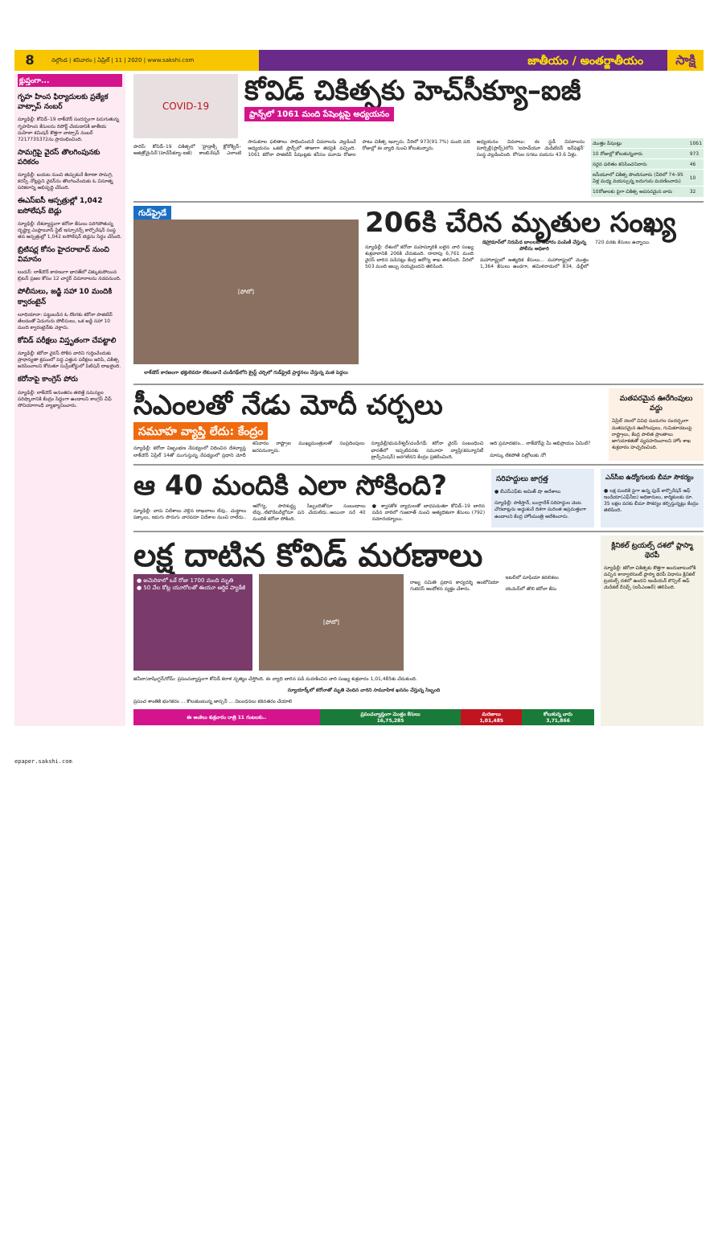8
నల్గొండ | శనివారం | ఏప్రిల్ | 11 | 2020 | www.sakshi.com
జాతీయం / అంతర్జాతీయం
సాక్షి
క్లుప్తంగా...
గృహ హింస ఫిర్యాదులకు ప్రత్యేక వాట్సాప్ నంబర్
న్యూఢిల్లీ: కోవిడ్–19 లాక్‌డౌన్ సందర్భంగా పెరుగుతున్న గృహహింస కేసులను రిపోర్ట్ చేయడానికి జాతీయ మహిళా కమిషన్ కొత్తగా వాట్సాప్ నంబర్ 7217735372ను ప్రారంభించింది.
సామగ్రిపై వైరస్ తొలగింపునకు పరికరం
న్యూఢిల్లీ: బయట నుంచి తెచ్చుకునే కిరాణా సామగ్రి, కరెన్సీ నోట్లపైని వైరస్‌ను తొలగించేందుకు ఓ వినూత్న పరికరాన్ని అభివృద్ధి చేసింది.
ఈఎస్‌ఐసీ ఆస్పత్రుల్లో 1,042 ఐసోలేషన్ బెడ్లు
న్యూఢిల్లీ: దేశవ్యాప్తంగా కరోనా కేసులు పెరిగిపోతున్న దృష్ట్యా ఎంప్లాయీస్ స్టేట్ ఇన్సూరెన్స్ కార్పొరేషన్ సంస్థ తన ఆస్పత్రుల్లో 1,042 ఐసోలేషన్ బెడ్లను సిద్ధం చేసింది.
బ్రిటిషర్ల కోసం హైదరాబాద్ నుంచి విమానం
లండన్: లాక్‌డౌన్ కారణంగా భారత్‌లో చిక్కుకుపోయిన బ్రిటన్ ప్రజల కోసం 12 చార్టర్ విమానాలను నడపనుంది.
పోలీసులు, జడ్జి సహా 10 మందికి క్వారంటైన్
లూధియానా: పట్టుబడిన ఓ దొంగకు కరోనా పాజిటివ్ తేలడంతో ఏడుగురు పోలీసులు, ఒక జడ్జి సహా 10 మంది క్వారంటైన్‌కు వెళ్లారు.
కోవిడ్ పరీక్షలు విస్తృతంగా చేపట్టాలి
న్యూఢిల్లీ: కరోనా వైరస్ సోకిన వారిని గుర్తించేందుకు ప్రాధాన్యతా క్రమంలో పెద్ద ఎత్తున పరీక్షలు జరిపి, చికిత్స జరిపించాలని కోరుతూ సుప్రీంకోర్టులో పిటిషన్ దాఖలైంది.
కరోనాపై కాంగ్రెస్ పోరు
న్యూఢిల్లీ: లాక్‌డౌన్ అనంతరం తలెత్తే సమస్యల పరిష్కారానికి కేంద్రం సిద్ధంగా ఉండాలని కాంగ్రెస్ చీఫ్ సోనియాగాంధీ వ్యాఖ్యానించారు.
COVID-19
కోవిడ్ చికిత్సకు హెచ్‌సీక్యూ–ఐజీ
ఫ్రాన్స్‌లో 1061 మంది పేషెంట్లపై అధ్యయనం
పారిస్: కోవిడ్–19 చికిత్సలో 'హైడ్రాక్సీ క్లోరోక్విన్–అజిత్రోమైసిన్'(హెచ్‌సీక్యూ–ఐజీ) కాంబినేషన్ ఎలాంటి సానుకూల ఫలితాలు సాధించిందనే వివరాలను వెల్లడించే అధ్యయనం ఒకటి ఫ్రాన్స్‌లో తాజాగా తెరపైకి వచ్చింది. 1061 కరోనా పాజిటివ్ పేషెంట్లకు కనీసం మూడు రోజుల పాటు చికిత్స ఇచ్చారు. వీరిలో 973(91.7%) మంది పది రోజుల్లో ఈ వ్యాధి నుంచి కోలుకున్నారు.
అధ్యయనం వివరాలు: ఈ స్టడీ వివరాలను మార్సిల్లీ(ఫ్రాన్స్)లోని 'ఐహెచ్‌యూ మెడిటేరన్ ఇన్‌ఫెక్షన్' సంస్థ వెల్లడించింది. రోగుల సగటు వయసు 43.6 ఏళ్లు.
| మొత్తం పేషెంట్లు | 1061 |
| 10 రోజుల్లో కోలుకున్నవారు | 973 |
| సరైన ఫలితం కనిపించనివారు | 46 |
| ఐసీయూలో చికిత్స పొందినవారు (వీరిలో 74–95 ఏళ్ల మధ్య వయస్సున్న ఐదుగురు మరణించారు) | 10 |
| 10రోజులకు పైగా చికిత్స అవసరమైన వారు | 32 |
గుడ్‌ఫ్రైడే
[ఫోటో]
లాక్‌డౌన్ కారణంగా భక్తులెవరూ లేకుండానే చండీగఢ్‌లోని క్రైస్ట్ చర్చిలో గుడ్‌ఫ్రైడే ప్రార్థనలు చేస్తున్న మత పెద్దలు
206కి చేరిన మృతుల సంఖ్య
న్యూఢిల్లీ: దేశంలో కరోనా మహమ్మారికి బలైన వారి సంఖ్య శుక్రవారానికి 206కి చేరుకుంది. దాదాపు 6,761 మంది వైరస్ బారిన పడినట్లు కేంద్ర ఆరోగ్య శాఖ తెలిపింది. వీరిలో 503 మంది జబ్బు నయమైందని తెలిపింది.
డెహ్రాడూన్‌లో నిరుపేద బాలలకు ఆహారం పంపిణీ చేస్తున్న పోలీసు అధికారి
మహారాష్ట్రలో అత్యధిక కేసులు... మహారాష్ట్రలో మొత్తం 1,364 కేసులు ఉండగా, తమిళనాడులో 834, ఢిల్లీలో 720 వరకు కేసులు ఉన్నాయి.
సీఎంలతో నేడు మోదీ చర్చలు
సమూహ వ్యాప్తి లేదు: కేంద్రం
న్యూఢిల్లీ: కరోనా విజృంభణ నేపథ్యంలో విధించిన దేశవ్యాప్త లాక్‌డౌన్ ఏప్రిల్ 14తో ముగుస్తున్న నేపథ్యంలో ప్రధాని మోదీ శనివారం రాష్ట్రాల ముఖ్యమంత్రులతో సంప్రదింపులు జరపనున్నారు.
న్యూఢిల్లీ/భువనేశ్వర్/చండీగఢ్: కరోనా వైరస్ సంబంధించి భారత్‌లో ఇప్పటివరకు సమూహ వ్యాప్తి(కమ్యూనిటీ ట్రాన్స్‌మిషన్) జరగలేదని కేంద్రం ప్రకటించింది.
అది ప్రమాదకరం... లాక్‌డౌన్‌పై మీ అభిప్రాయం ఏమిటి?
మాస్కు లేకపోతే పెట్రోలుకు నో!
మతపరమైన ఊరేగింపులు వద్దు
ఏప్రిల్ నెలలో వివిధ పండుగల సందర్భంగా మతపరమైన ఊరేగింపులు, గుమికూడటంపై రాష్ట్రాలు, కేంద్ర పాలిత ప్రాంతాలు జాగురూకతతో వ్యవహరించాలని హోం శాఖ శుక్రవారం హెచ్చరించింది.
ఆ 40 మందికి ఎలా సోకింది?
న్యూఢిల్లీ: వారు విదేశాలు వెళ్లిన దాఖలాలు లేవు.. చుట్టాలు పక్కాలు, ఇరుగు పొరుగు వారెవరూ విదేశాల నుంచి రాలేదు.. ఆరోగ్య, పారిశుద్ధ్య సిబ్బందితోనూ సంబంధాలు లేవు..లేబొరేటరీల్లోనూ పని చేయలేదు..అయినా సరే 40 మందికి కరోనా సోకింది.
● శ్వాసకోశ వ్యాధులతో బాధపడుతూ కోవిడ్–19 బారిన పడిన వారిలో గుజరాత్ నుంచి అత్యధికంగా కేసులు (792) నమోదయ్యాయి.
సరిహద్దులు జాగ్రత్త
● బీఎస్‌ఎఫ్‌కు అమిత్ షా ఆదేశాలు
న్యూఢిల్లీ: పాకిస్తాన్, బంగ్లాదేశ్ సరిహద్దుల వెంట చొరబాట్లను అడ్డుకునే దిశగా మరింత అప్రమత్తంగా ఉండాలని కేంద్ర హోంమంత్రి ఆదేశించారు.
ఎన్‌సీఐ ఉద్యోగులకు బీమా సౌకర్యం
● లక్ష మందికి పైగా ఉన్న ఫుడ్ కార్పొరేషన్ ఆఫ్ ఇండియా(ఎఫ్‌సీఐ) అధికారులు, కార్మికులకు రూ. 35 లక్షల వరకు బీమా సౌకర్యం కల్పిస్తున్నట్లు కేంద్రం తెలిపింది.
లక్ష దాటిన కోవిడ్ మరణాలు
● అమెరికాలో ఒకే రోజు 1700 మంది మృతి
● 50 వేల కోట్ల యూరోలతో ఈయూ ఆర్థిక ప్యాకేజీ
[ఫోటో]
రాజ్య సమితి ప్రధాన కార్యదర్శి ఆంటోనియో గుటెరస్ ఆందోళన వ్యక్తం చేశారు.
ఇటలీలో మాఫియా కదలికలు
యెమెన్‌లో తొలి కరోనా కేసు
జెనీవా/వాషింగ్టన్/రోమ్: ప్రపంచవ్యాప్తంగా కోవిడ్ కరాళ నృత్యం చేస్తోంది. ఈ వ్యాధి బారిన పడి మరణించిన వారి సంఖ్య శుక్రవారం 1,01,485కు చేరుకుంది.
న్యూయార్క్‌లో కరోనాతో మృతి చెందిన వారిని సామూహిక ఖననం చేస్తున్న సిబ్బంది
ప్రపంచ శాంతికి భంగకరం ... కొలుకుంటున్న జాన్సన్ ... నిబంధనలు కఠినతరం చేయాలి
| ఈ అంకెలు శుక్రవారం రాత్రి 11 గంటలకు.. | ప్రపంచవ్యాప్తంగా మొత్తం కేసులు 16,75,285 | మరణాలు 1,01,485 | కోలుకున్న వారు 3,71,866 |
క్లినికల్ ట్రయల్స్ దశలో ప్లాస్మా థెరపీ
న్యూఢిల్లీ: కరోనా చికిత్సకు కొత్తగా అందుబాటులోకి వచ్చిన కాన్వాలెసెంట్ ప్లాస్మా థెరపీ విధానం క్లినికల్ ట్రయల్స్ దశలో ఉందని ఇండియన్ కౌన్సిల్ ఆఫ్ మెడికల్ రీసెర్చ్ (ఐసీఎంఆర్) తెలిపింది.
epaper.sakshi.com